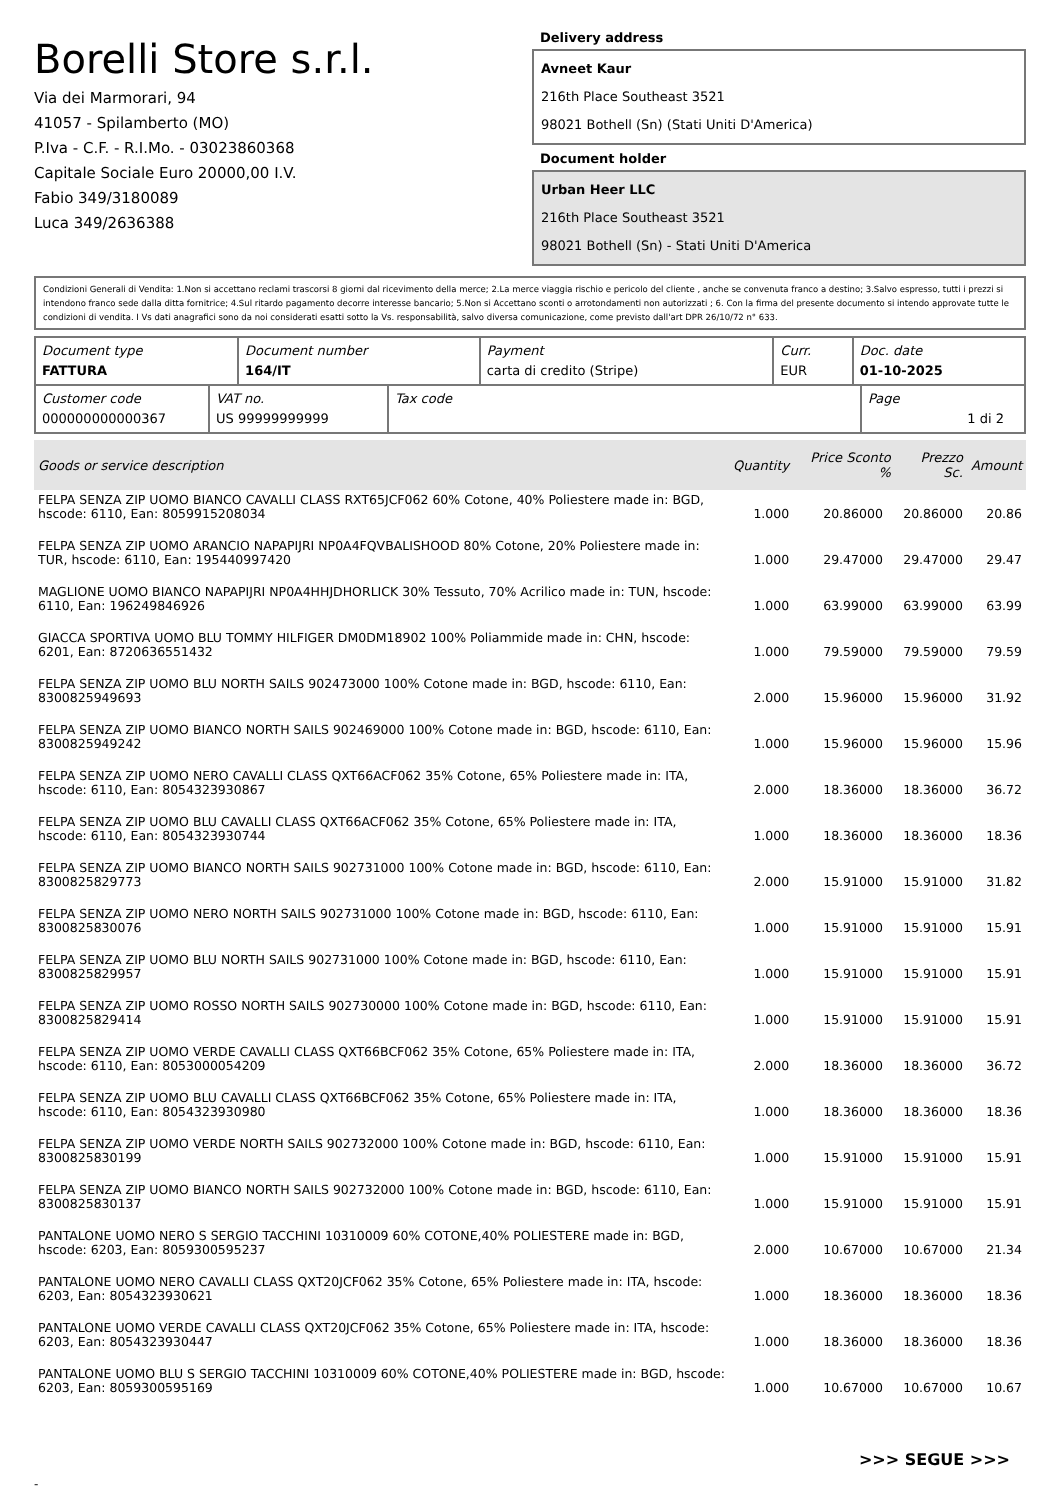Borelli Store s.r.l.
Via dei Marmorari, 94
41057 - Spilamberto (MO)
P.Iva - C.F. - R.I.Mo. - 03023860368
Capitale Sociale Euro 20000,00 I.V.
Fabio 349/3180089
Luca 349/2636388
Delivery address
Avneet Kaur
216th Place Southeast 3521
98021 Bothell (Sn) (Stati Uniti D'America)
Document holder
Urban Heer LLC
216th Place Southeast 3521
98021 Bothell (Sn) - Stati Uniti D'America
Condizioni Generali di Vendita: 1.Non si accettano reclami trascorsi 8 giorni dal ricevimento della merce; 2.La merce viaggia rischio e pericolo del cliente , anche se convenuta franco a destino; 3.Salvo espresso, tutti i prezzi si intendono franco sede dalla ditta fornitrice; 4.Sul ritardo pagamento decorre interesse bancario; 5.Non si Accettano sconti o arrotondamenti non autorizzati ; 6. Con la firma del presente documento si intendo approvate tutte le condizioni di vendita. I Vs dati anagrafici sono da noi considerati esatti sotto la Vs. responsabilità, salvo diversa comunicazione, come previsto dall'art DPR 26/10/72 n° 633.
| Document type FATTURA | Document number 164/IT | Payment carta di credito (Stripe) | Curr. EUR | Doc. date 01-10-2025 |
| Customer code 000000000000367 | VAT no. US 99999999999 | Tax code | Page 1 di 2 |
| Goods or service description | Quantity | Price Sconto % | Prezzo Sc. | Amount |
| --- | --- | --- | --- | --- |
| FELPA SENZA ZIP UOMO BIANCO CAVALLI CLASS RXT65JCF062 60% Cotone, 40% Poliestere made in: BGD, hscode: 6110, Ean: 8059915208034 | 1.000 | 20.86000 | 20.86000 | 20.86 |
| FELPA SENZA ZIP UOMO ARANCIO NAPAPIJRI NP0A4FQVBALISHOOD 80% Cotone, 20% Poliestere made in: TUR, hscode: 6110, Ean: 195440997420 | 1.000 | 29.47000 | 29.47000 | 29.47 |
| MAGLIONE UOMO BIANCO NAPAPIJRI NP0A4HHJDHORLICK 30% Tessuto, 70% Acrilico made in: TUN, hscode: 6110, Ean: 196249846926 | 1.000 | 63.99000 | 63.99000 | 63.99 |
| GIACCA SPORTIVA UOMO BLU TOMMY HILFIGER DM0DM18902 100% Poliammide made in: CHN, hscode: 6201, Ean: 8720636551432 | 1.000 | 79.59000 | 79.59000 | 79.59 |
| FELPA SENZA ZIP UOMO BLU NORTH SAILS 902473000 100% Cotone made in: BGD, hscode: 6110, Ean: 8300825949693 | 2.000 | 15.96000 | 15.96000 | 31.92 |
| FELPA SENZA ZIP UOMO BIANCO NORTH SAILS 902469000 100% Cotone made in: BGD, hscode: 6110, Ean: 8300825949242 | 1.000 | 15.96000 | 15.96000 | 15.96 |
| FELPA SENZA ZIP UOMO NERO CAVALLI CLASS QXT66ACF062 35% Cotone, 65% Poliestere made in: ITA, hscode: 6110, Ean: 8054323930867 | 2.000 | 18.36000 | 18.36000 | 36.72 |
| FELPA SENZA ZIP UOMO BLU CAVALLI CLASS QXT66ACF062 35% Cotone, 65% Poliestere made in: ITA, hscode: 6110, Ean: 8054323930744 | 1.000 | 18.36000 | 18.36000 | 18.36 |
| FELPA SENZA ZIP UOMO BIANCO NORTH SAILS 902731000 100% Cotone made in: BGD, hscode: 6110, Ean: 8300825829773 | 2.000 | 15.91000 | 15.91000 | 31.82 |
| FELPA SENZA ZIP UOMO NERO NORTH SAILS 902731000 100% Cotone made in: BGD, hscode: 6110, Ean: 8300825830076 | 1.000 | 15.91000 | 15.91000 | 15.91 |
| FELPA SENZA ZIP UOMO BLU NORTH SAILS 902731000 100% Cotone made in: BGD, hscode: 6110, Ean: 8300825829957 | 1.000 | 15.91000 | 15.91000 | 15.91 |
| FELPA SENZA ZIP UOMO ROSSO NORTH SAILS 902730000 100% Cotone made in: BGD, hscode: 6110, Ean: 8300825829414 | 1.000 | 15.91000 | 15.91000 | 15.91 |
| FELPA SENZA ZIP UOMO VERDE CAVALLI CLASS QXT66BCF062 35% Cotone, 65% Poliestere made in: ITA, hscode: 6110, Ean: 8053000054209 | 2.000 | 18.36000 | 18.36000 | 36.72 |
| FELPA SENZA ZIP UOMO BLU CAVALLI CLASS QXT66BCF062 35% Cotone, 65% Poliestere made in: ITA, hscode: 6110, Ean: 8054323930980 | 1.000 | 18.36000 | 18.36000 | 18.36 |
| FELPA SENZA ZIP UOMO VERDE NORTH SAILS 902732000 100% Cotone made in: BGD, hscode: 6110, Ean: 8300825830199 | 1.000 | 15.91000 | 15.91000 | 15.91 |
| FELPA SENZA ZIP UOMO BIANCO NORTH SAILS 902732000 100% Cotone made in: BGD, hscode: 6110, Ean: 8300825830137 | 1.000 | 15.91000 | 15.91000 | 15.91 |
| PANTALONE UOMO NERO S SERGIO TACCHINI 10310009 60% COTONE,40% POLIESTERE made in: BGD, hscode: 6203, Ean: 8059300595237 | 2.000 | 10.67000 | 10.67000 | 21.34 |
| PANTALONE UOMO NERO CAVALLI CLASS QXT20JCF062 35% Cotone, 65% Poliestere made in: ITA, hscode: 6203, Ean: 8054323930621 | 1.000 | 18.36000 | 18.36000 | 18.36 |
| PANTALONE UOMO VERDE CAVALLI CLASS QXT20JCF062 35% Cotone, 65% Poliestere made in: ITA, hscode: 6203, Ean: 8054323930447 | 1.000 | 18.36000 | 18.36000 | 18.36 |
| PANTALONE UOMO BLU S SERGIO TACCHINI 10310009 60% COTONE,40% POLIESTERE made in: BGD, hscode: 6203, Ean: 8059300595169 | 1.000 | 10.67000 | 10.67000 | 10.67 |
>>> SEGUE >>>
-